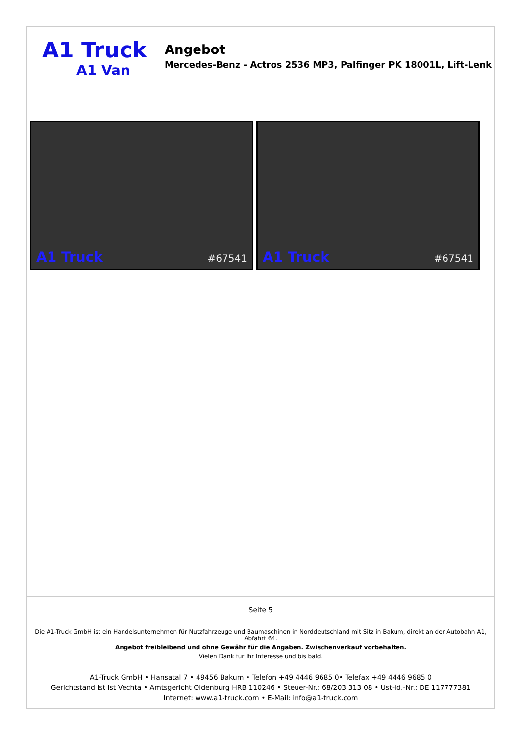A1 Truck
A1 Van
Angebot
Mercedes-Benz - Actros 2536 MP3, Palfinger PK 18001L, Lift-Lenk
A1 Truck #67541
A1 Truck #67541
Seite 5
Die A1-Truck GmbH ist ein Handelsunternehmen für Nutzfahrzeuge und Baumaschinen in Norddeutschland mit Sitz in Bakum, direkt an der Autobahn A1, Abfahrt 64.
Angebot freibleibend und ohne Gewähr für die Angaben. Zwischenverkauf vorbehalten.
Vielen Dank für Ihr Interesse und bis bald.
A1-Truck GmbH • Hansatal 7 • 49456 Bakum • Telefon +49 4446 9685 0• Telefax +49 4446 9685 0
Gerichtstand ist ist Vechta • Amtsgericht Oldenburg HRB 110246 • Steuer-Nr.: 68/203 313 08 • Ust-Id.-Nr.: DE 117777381
Internet: www.a1-truck.com • E-Mail: info@a1-truck.com